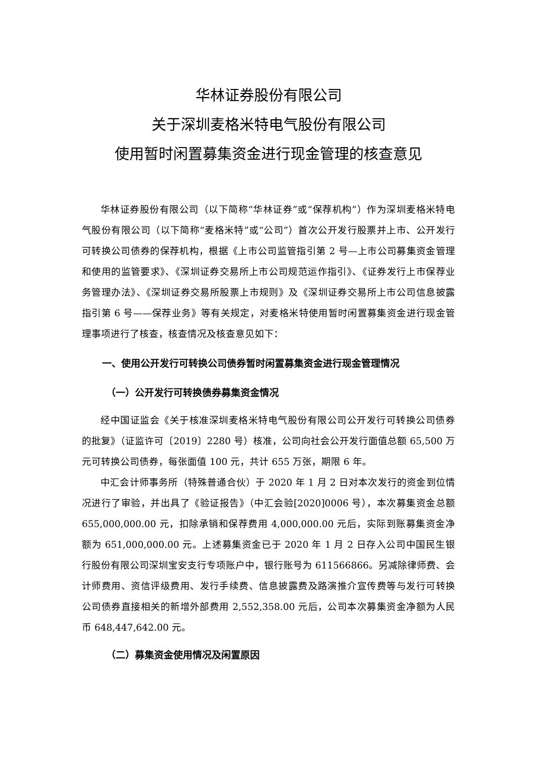华林证券股份有限公司
关于深圳麦格米特电气股份有限公司
使用暂时闲置募集资金进行现金管理的核查意见
华林证券股份有限公司（以下简称“华林证券”或“保荐机构”）作为深圳麦格米特电气股份有限公司（以下简称“麦格米特”或“公司”）首次公开发行股票并上市、公开发行可转换公司债券的保荐机构，根据《上市公司监管指引第 2 号—上市公司募集资金管理和使用的监管要求》、《深圳证券交易所上市公司规范运作指引》、《证券发行上市保荐业务管理办法》、《深圳证券交易所股票上市规则》及《深圳证券交易所上市公司信息披露指引第 6 号——保荐业务》等有关规定，对麦格米特使用暂时闲置募集资金进行现金管理事项进行了核查，核查情况及核查意见如下：
一、使用公开发行可转换公司债券暂时闲置募集资金进行现金管理情况
（一）公开发行可转换债券募集资金情况
经中国证监会《关于核准深圳麦格米特电气股份有限公司公开发行可转换公司债券的批复》（证监许可〔2019〕2280 号）核准，公司向社会公开发行面值总额 65,500 万元可转换公司债券，每张面值 100 元，共计 655 万张，期限 6 年。
中汇会计师事务所（特殊普通合伙）于 2020 年 1 月 2 日对本次发行的资金到位情况进行了审验，并出具了《验证报告》（中汇会验[2020]0006 号），本次募集资金总额 655,000,000.00 元，扣除承销和保荐费用 4,000,000.00 元后，实际到账募集资金净额为 651,000,000.00 元。上述募集资金已于 2020 年 1 月 2 日存入公司中国民生银行股份有限公司深圳宝安支行专项账户中，银行账号为 611566866。另减除律师费、会计师费用、资信评级费用、发行手续费、信息披露费及路演推介宣传费等与发行可转换公司债券直接相关的新增外部费用 2,552,358.00 元后，公司本次募集资金净额为人民币 648,447,642.00 元。
（二）募集资金使用情况及闲置原因